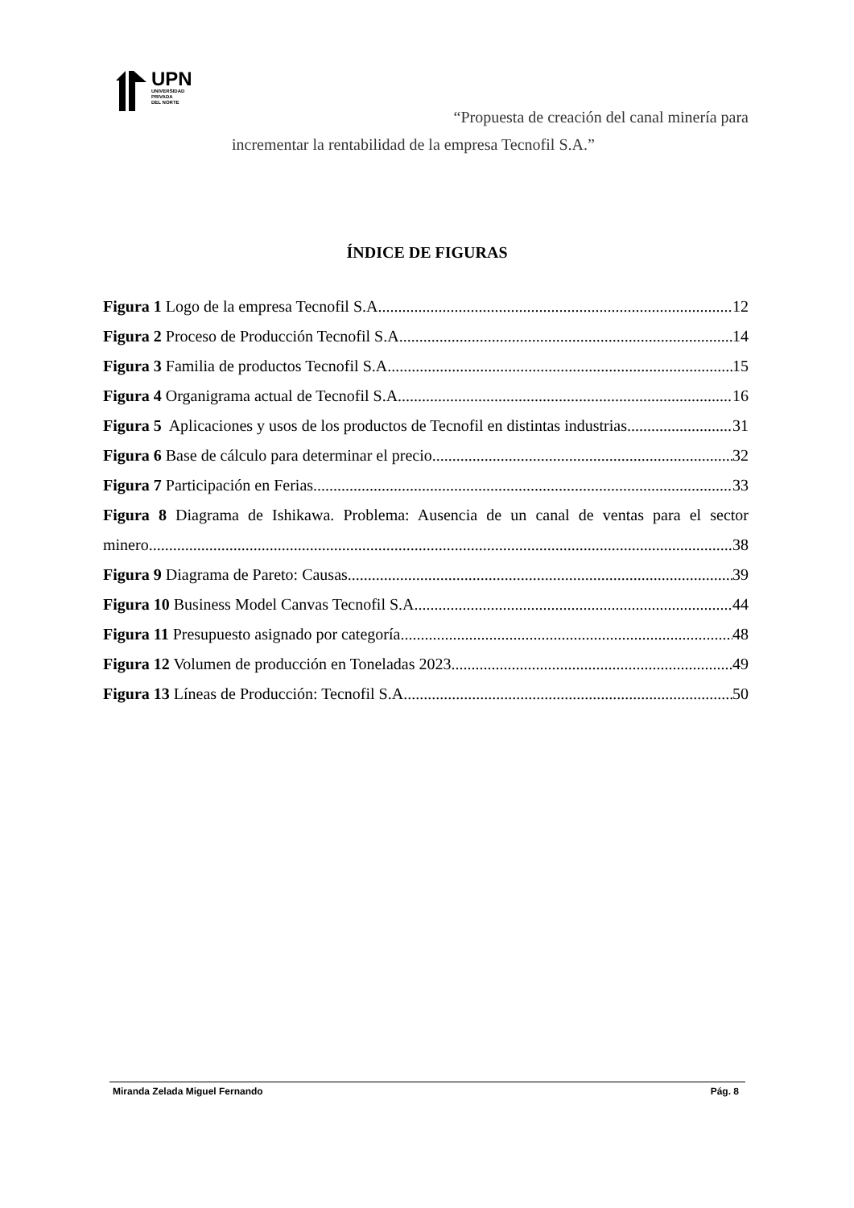UPN
UNIVERSIDAD
PRIVADA
DEL NORTE
“Propuesta de creación del canal minería para
incrementar la rentabilidad de la empresa Tecnofil S.A.”
ÍNDICE DE FIGURAS
Figura 1 Logo de la empresa Tecnofil S.A. 12
Figura 2 Proceso de Producción Tecnofil S.A. 14
Figura 3 Familia de productos Tecnofil S.A. 15
Figura 4 Organigrama actual de Tecnofil S.A. 16
Figura 5 Aplicaciones y usos de los productos de Tecnofil en distintas industrias. 31
Figura 6 Base de cálculo para determinar el precio 32
Figura 7 Participación en Ferias. 33
Figura 8 Diagrama de Ishikawa. Problema: Ausencia de un canal de ventas para el sector
minero 38
Figura 9 Diagrama de Pareto: Causas 39
Figura 10 Business Model Canvas Tecnofil S.A. 44
Figura 11 Presupuesto asignado por categoría 48
Figura 12 Volumen de producción en Toneladas 2023 49
Figura 13 Líneas de Producción: Tecnofil S.A. 50
Miranda Zelada Miguel Fernando Pág. 8